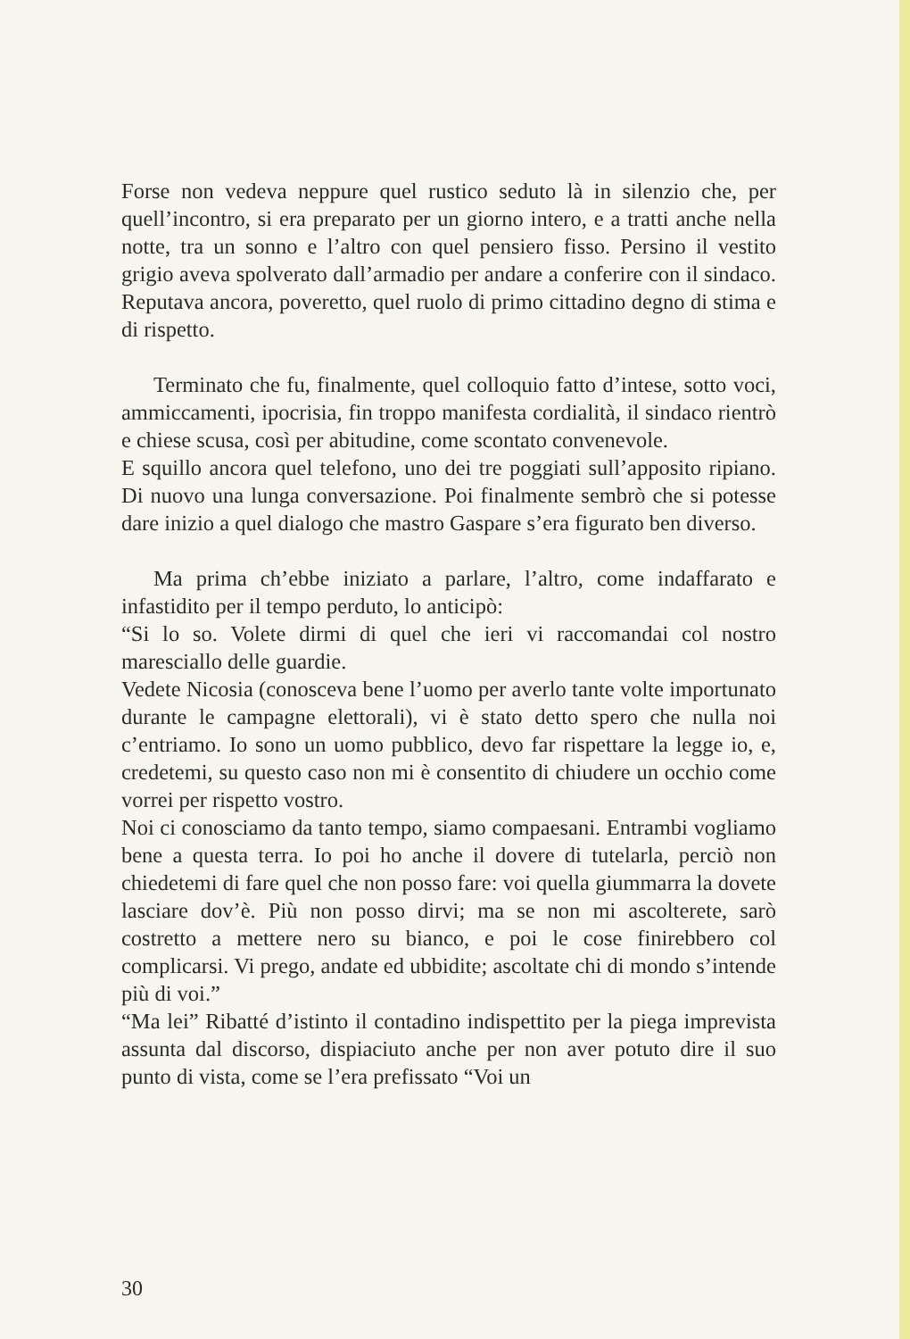Forse non vedeva neppure quel rustico seduto là in silenzio che, per quell’incontro, si era preparato per un giorno intero, e a tratti anche nella notte, tra un sonno e l’altro con quel pensiero fisso. Persino il vestito grigio aveva spolverato dall’armadio per andare a conferire con il sindaco. Reputava ancora, poveretto, quel ruolo di primo cittadino degno di stima e di rispetto.
Terminato che fu, finalmente, quel colloquio fatto d’intese, sotto voci, ammiccamenti, ipocrisia, fin troppo manifesta cordialità, il sindaco rientrò e chiese scusa, così per abitudine, come scontato convenevole.
E squillo ancora quel telefono, uno dei tre poggiati sull’apposito ripiano. Di nuovo una lunga conversazione. Poi finalmente sembrò che si potesse dare inizio a quel dialogo che mastro Gaspare s’era figurato ben diverso.
Ma prima ch’ebbe iniziato a parlare, l’altro, come indaffarato e infastidito per il tempo perduto, lo anticipò:
“Si lo so. Volete dirmi di quel che ieri vi raccomandai col nostro maresciallo delle guardie.
Vedete Nicosia (conosceva bene l’uomo per averlo tante volte importunato durante le campagne elettorali), vi è stato detto spero che nulla noi c’entriamo. Io sono un uomo pubblico, devo far rispettare la legge io, e, credetemi, su questo caso non mi è consentito di chiudere un occhio come vorrei per rispetto vostro.
Noi ci conosciamo da tanto tempo, siamo compaesani. Entrambi vogliamo bene a questa terra. Io poi ho anche il dovere di tutelarla, perciò non chiedetemi di fare quel che non posso fare: voi quella giummarra la dovete lasciare dov’è. Più non posso dirvi; ma se non mi ascolterete, sarò costretto a mettere nero su bianco, e poi le cose finirebbero col complicarsi. Vi prego, andate ed ubbidite; ascoltate chi di mondo s’intende più di voi.”
“Ma lei” Ribatté d’istinto il contadino indispettito per la piega imprevista assunta dal discorso, dispiaciuto anche per non aver potuto dire il suo punto di vista, come se l’era prefissato “Voi un
30